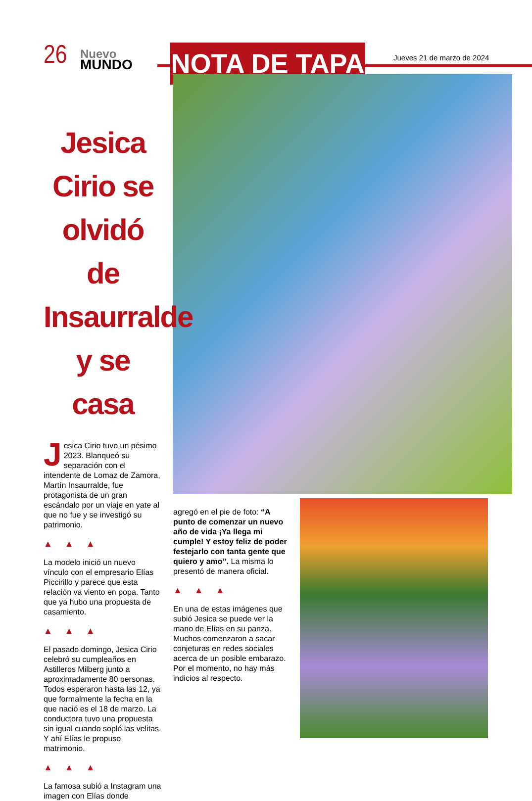26
Nuevo
MUNDO
NOTA DE TAPA Jueves 21 de marzo de 2024
Jesica Cirio se olvidó de Insaurralde y se casa
Jesica Cirio tuvo un pésimo 2023. Blanqueó su separación con el intendente de Lomaz de Zamora, Martín Insaurralde, fue protagonista de un gran escándalo por un viaje en yate al que no fue y se investigó su patrimonio.
▲ ▲ ▲
La modelo inició un nuevo vínculo con el empresario Elías Piccirillo y parece que esta relación va viento en popa. Tanto que ya hubo una propuesta de casamiento.
▲ ▲ ▲
El pasado domingo, Jesica Cirio celebró su cumpleaños en Astilleros Milberg junto a aproximadamente 80 personas. Todos esperaron hasta las 12, ya que formalmente la fecha en la que nació es el 18 de marzo. La conductora tuvo una propuesta sin igual cuando sopló las velitas. Y ahí Elías le propuso matrimonio.
▲ ▲ ▲
La famosa subió a Instagram una imagen con Elías donde
agregó en el pie de foto: “A punto de comenzar un nuevo año de vida ¡Ya llega mi cumple! Y estoy feliz de poder festejarlo con tanta gente que quiero y amo”. La misma lo presentó de manera oficial.
▲ ▲ ▲
En una de estas imágenes que subió Jesica se puede ver la mano de Elías en su panza. Muchos comenzaron a sacar conjeturas en redes sociales acerca de un posible embarazo. Por el momento, no hay más indicios al respecto.